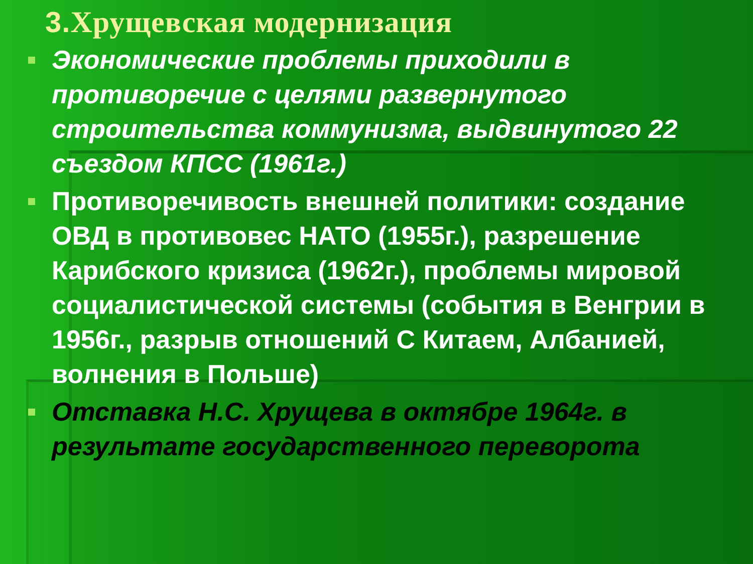3. Хрущевская модернизация
Экономические проблемы приходили в противоречие с целями развернутого строительства коммунизма, выдвинутого 22 съездом КПСС (1961г.)
Противоречивость внешней политики: создание ОВД в противовес НАТО (1955г.), разрешение Карибского кризиса (1962г.), проблемы мировой социалистической системы (события в Венгрии в 1956г., разрыв отношений С Китаем, Албанией, волнения в Польше)
Отставка Н.С. Хрущева в октябре 1964г. в результате государственного переворота